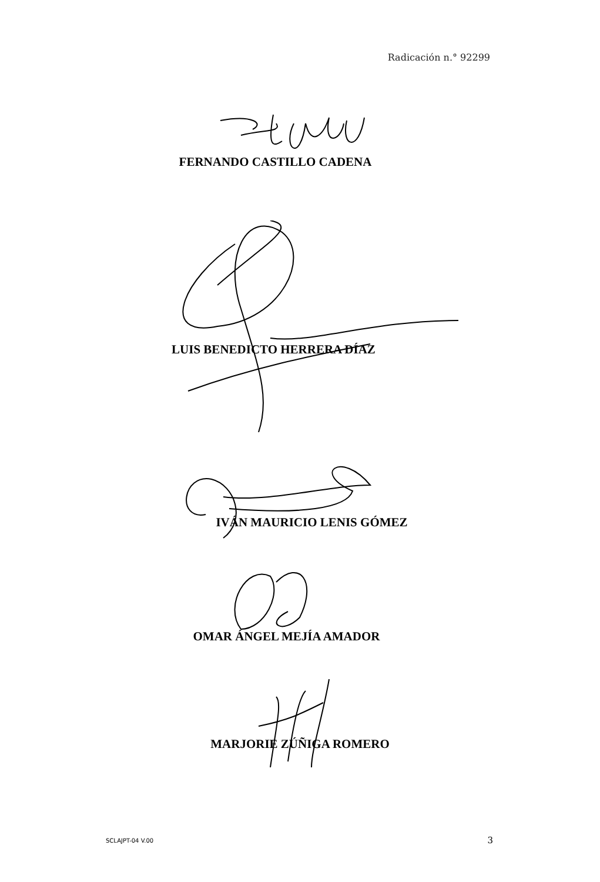Radicación n.° 92299
FERNANDO CASTILLO CADENA
LUIS BENEDICTO HERRERA DÍAZ
IVÁN MAURICIO LENIS GÓMEZ
OMAR ÁNGEL MEJÍA AMADOR
MARJORIE ZÚÑIGA ROMERO
SCLAJPT-04 V.00 3